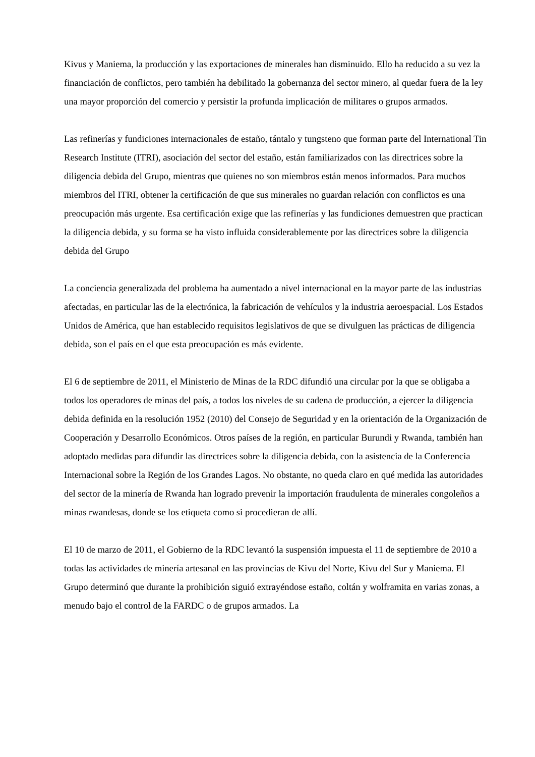Kivus y Maniema, la producción y las exportaciones de minerales han disminuido. Ello ha reducido a su vez la financiación de conflictos, pero también ha debilitado la gobernanza del sector minero, al quedar fuera de la ley una mayor proporción del comercio y persistir la profunda implicación de militares o grupos armados.
Las refinerías y fundiciones internacionales de estaño, tántalo y tungsteno que forman parte del International Tin Research Institute (ITRI), asociación del sector del estaño, están familiarizados con las directrices sobre la diligencia debida del Grupo, mientras que quienes no son miembros están menos informados. Para muchos miembros del ITRI, obtener la certificación de que sus minerales no guardan relación con conflictos es una preocupación más urgente. Esa certificación exige que las refinerías y las fundiciones demuestren que practican la diligencia debida, y su forma se ha visto influida considerablemente por las directrices sobre la diligencia debida del Grupo
La conciencia generalizada del problema ha aumentado a nivel internacional en la mayor parte de las industrias afectadas, en particular las de la electrónica, la fabricación de vehículos y la industria aeroespacial. Los Estados Unidos de América, que han establecido requisitos legislativos de que se divulguen las prácticas de diligencia debida, son el país en el que esta preocupación es más evidente.
El 6 de septiembre de 2011, el Ministerio de Minas de la RDC difundió una circular por la que se obligaba a todos los operadores de minas del país, a todos los niveles de su cadena de producción, a ejercer la diligencia debida definida en la resolución 1952 (2010) del Consejo de Seguridad y en la orientación de la Organización de Cooperación y Desarrollo Económicos. Otros países de la región, en particular Burundi y Rwanda, también han adoptado medidas para difundir las directrices sobre la diligencia debida, con la asistencia de la Conferencia Internacional sobre la Región de los Grandes Lagos. No obstante, no queda claro en qué medida las autoridades del sector de la minería de Rwanda han logrado prevenir la importación fraudulenta de minerales congoleños a minas rwandesas, donde se los etiqueta como si procedieran de allí.
El 10 de marzo de 2011, el Gobierno de la RDC levantó la suspensión impuesta el 11 de septiembre de 2010 a todas las actividades de minería artesanal en las provincias de Kivu del Norte, Kivu del Sur y Maniema. El Grupo determinó que durante la prohibición siguió extrayéndose estaño, coltán y wolframita en varias zonas, a menudo bajo el control de la FARDC o de grupos armados. La